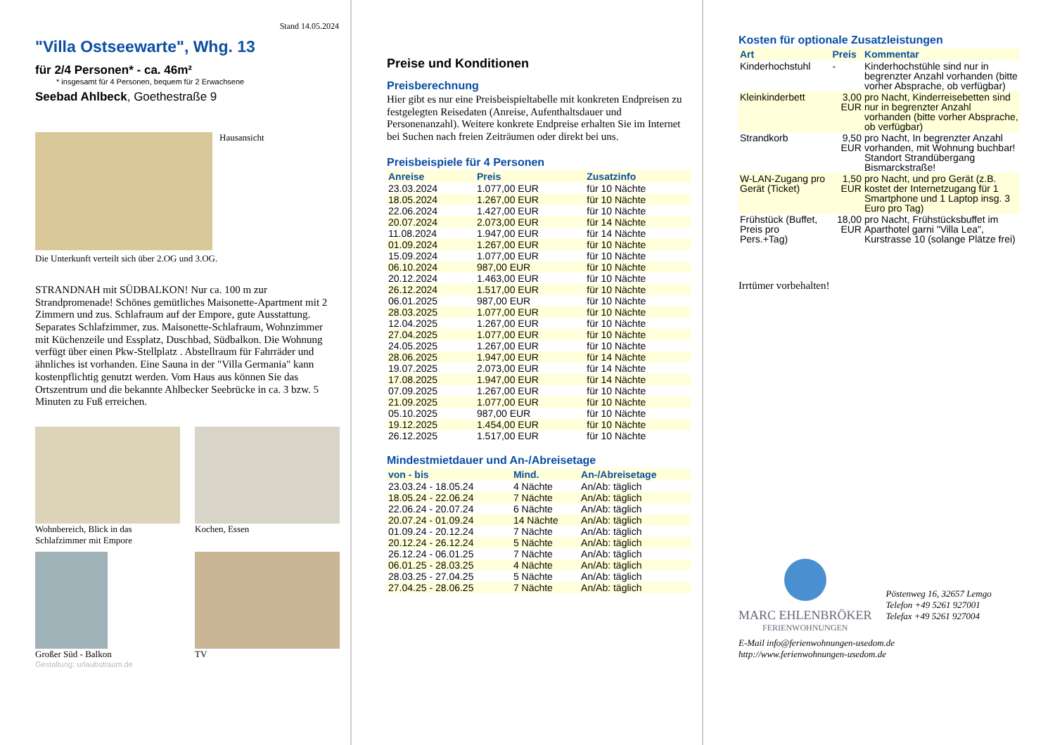Stand 14.05.2024
"Villa Ostseewarte", Whg. 13
für 2/4 Personen* - ca. 46m²
* insgesamt für 4 Personen, bequem für 2 Erwachsene
Seebad Ahlbeck, Goethestraße 9
Hausansicht
Die Unterkunft verteilt sich über 2.OG und 3.OG.
STRANDNAH mit SÜDBALKON! Nur ca. 100 m zur Strandpromenade! Schönes gemütliches Maisonette-Apartment mit 2 Zimmern und zus. Schlafraum auf der Empore, gute Ausstattung. Separates Schlafzimmer, zus. Maisonette-Schlafraum, Wohnzimmer mit Küchenzeile und Essplatz, Duschbad, Südbalkon. Die Wohnung verfügt über einen Pkw-Stellplatz . Abstellraum für Fahrräder und ähnliches ist vorhanden. Eine Sauna in der "Villa Germania" kann kostenpflichtig genutzt werden. Vom Haus aus können Sie das Ortszentrum und die bekannte Ahlbecker Seebrücke in ca. 3 bzw. 5 Minuten zu Fuß erreichen.
Wohnbereich, Blick in das Schlafzimmer mit Empore
Kochen, Essen
Großer Süd - Balkon
TV
Gestaltung: urlaubstraum.de
Preise und Konditionen
Preisberechnung
Hier gibt es nur eine Preisbeispieltabelle mit konkreten Endpreisen zu festgelegten Reisedaten (Anreise, Aufenthaltsdauer und Personenanzahl). Weitere konkrete Endpreise erhalten Sie im Internet bei Suchen nach freien Zeiträumen oder direkt bei uns.
Preisbeispiele für 4 Personen
| Anreise | Preis | Zusatzinfo |
| --- | --- | --- |
| 23.03.2024 | 1.077,00 EUR | für 10 Nächte |
| 18.05.2024 | 1.267,00 EUR | für 10 Nächte |
| 22.06.2024 | 1.427,00 EUR | für 10 Nächte |
| 20.07.2024 | 2.073,00 EUR | für 14 Nächte |
| 11.08.2024 | 1.947,00 EUR | für 14 Nächte |
| 01.09.2024 | 1.267,00 EUR | für 10 Nächte |
| 15.09.2024 | 1.077,00 EUR | für 10 Nächte |
| 06.10.2024 | 987,00 EUR | für 10 Nächte |
| 20.12.2024 | 1.463,00 EUR | für 10 Nächte |
| 26.12.2024 | 1.517,00 EUR | für 10 Nächte |
| 06.01.2025 | 987,00 EUR | für 10 Nächte |
| 28.03.2025 | 1.077,00 EUR | für 10 Nächte |
| 12.04.2025 | 1.267,00 EUR | für 10 Nächte |
| 27.04.2025 | 1.077,00 EUR | für 10 Nächte |
| 24.05.2025 | 1.267,00 EUR | für 10 Nächte |
| 28.06.2025 | 1.947,00 EUR | für 14 Nächte |
| 19.07.2025 | 2.073,00 EUR | für 14 Nächte |
| 17.08.2025 | 1.947,00 EUR | für 14 Nächte |
| 07.09.2025 | 1.267,00 EUR | für 10 Nächte |
| 21.09.2025 | 1.077,00 EUR | für 10 Nächte |
| 05.10.2025 | 987,00 EUR | für 10 Nächte |
| 19.12.2025 | 1.454,00 EUR | für 10 Nächte |
| 26.12.2025 | 1.517,00 EUR | für 10 Nächte |
Mindestmietdauer und An-/Abreisetage
| von - bis | Mind. | An-/Abreisetage |
| --- | --- | --- |
| 23.03.24 - 18.05.24 | 4 Nächte | An/Ab: täglich |
| 18.05.24 - 22.06.24 | 7 Nächte | An/Ab: täglich |
| 22.06.24 - 20.07.24 | 6 Nächte | An/Ab: täglich |
| 20.07.24 - 01.09.24 | 14 Nächte | An/Ab: täglich |
| 01.09.24 - 20.12.24 | 7 Nächte | An/Ab: täglich |
| 20.12.24 - 26.12.24 | 5 Nächte | An/Ab: täglich |
| 26.12.24 - 06.01.25 | 7 Nächte | An/Ab: täglich |
| 06.01.25 - 28.03.25 | 4 Nächte | An/Ab: täglich |
| 28.03.25 - 27.04.25 | 5 Nächte | An/Ab: täglich |
| 27.04.25 - 28.06.25 | 7 Nächte | An/Ab: täglich |
Kosten für optionale Zusatzleistungen
| Art | Preis | Kommentar |
| --- | --- | --- |
| Kinderhochstuhl | - | Kinderhochstühle sind nur in begrenzter Anzahl vorhanden (bitte vorher Absprache, ob verfügbar) |
| Kleinkinderbett | 3,00 EUR | pro Nacht, Kinderreisebetten sind nur in begrenzter Anzahl vorhanden (bitte vorher Absprache, ob verfügbar) |
| Strandkorb | 9,50 EUR | pro Nacht, In begrenzter Anzahl vorhanden, mit Wohnung buchbar! Standort Strandübergang Bismarckstraße! |
| W-LAN-Zugang pro Gerät (Ticket) | 1,50 EUR | pro Nacht, und pro Gerät (z.B. kostet der Internetzugang für 1 Smartphone und 1 Laptop insg. 3 Euro pro Tag) |
| Frühstück (Buffet, Preis pro Pers.+Tag) | 18,00 EUR | pro Nacht, Frühstücksbuffet im Aparthotel garni "Villa Lea", Kurstrasse 10 (solange Plätze frei) |
Irrtümer vorbehalten!
MARC EHLENBRÖKER
FERIENWOHNUNGEN
Pöstenweg 16, 32657 Lemgo
Telefon +49 5261 927001
Telefax +49 5261 927004
E-Mail info@ferienwohnungen-usedom.de
http://www.ferienwohnungen-usedom.de